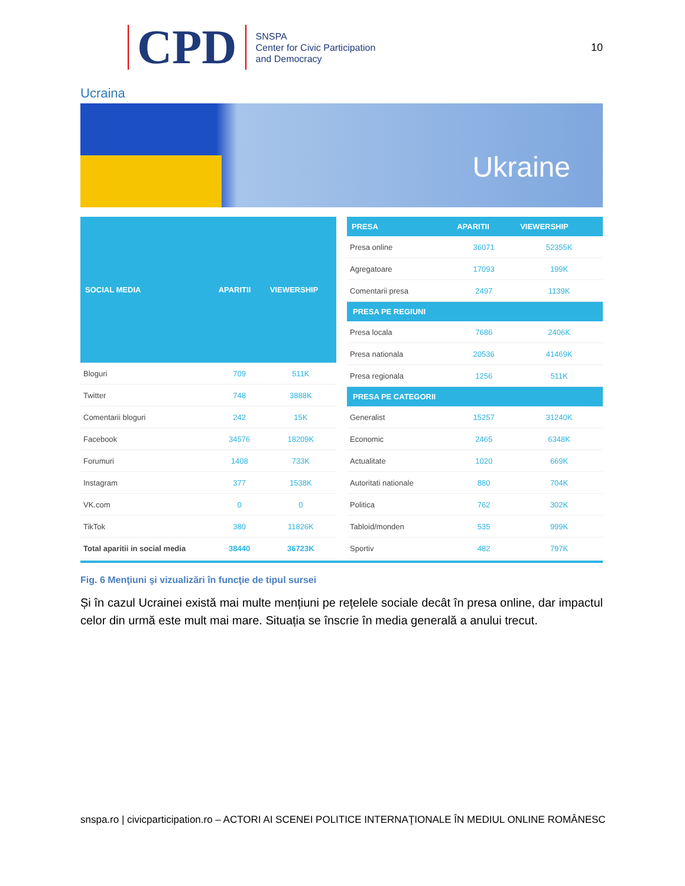CPD
SNSPA
Center for Civic Participation
and Democracy
10
Ucraina
Ukraine
| SOCIAL MEDIA | APARITII | VIEWERSHIP |
| --- | --- | --- |
| Bloguri | 709 | 511K |
| Twitter | 748 | 3888K |
| Comentarii bloguri | 242 | 15K |
| Facebook | 34576 | 18209K |
| Forumuri | 1408 | 733K |
| Instagram | 377 | 1538K |
| VK.com | 0 | 0 |
| TikTok | 380 | 11826K |
| Total aparitii in social media | 38440 | 36723K |
| PRESA | APARITII | VIEWERSHIP |
| --- | --- | --- |
| Presa online | 36071 | 52355K |
| Agregatoare | 17093 | 199K |
| Comentarii presa | 2497 | 1139K |
| PRESA PE REGIUNI | | |
| Presa locala | 7686 | 2406K |
| Presa nationala | 20536 | 41469K |
| Presa regionala | 1256 | 511K |
| PRESA PE CATEGORII | | |
| Generalist | 15257 | 31240K |
| Economic | 2465 | 6348K |
| Actualitate | 1020 | 669K |
| Autoritati nationale | 880 | 704K |
| Politica | 762 | 302K |
| Tabloid/monden | 535 | 999K |
| Sportiv | 482 | 797K |
Fig. 6 Menţiuni şi vizualizări în funcţie de tipul sursei
Și în cazul Ucrainei există mai multe mențiuni pe rețelele sociale decât în presa online, dar impactul celor din urmă este mult mai mare. Situația se înscrie în media generală a anului trecut.
snspa.ro | civicparticipation.ro – ACTORI AI SCENEI POLITICE INTERNAŢIONALE ÎN MEDIUL ONLINE ROMÂNESC